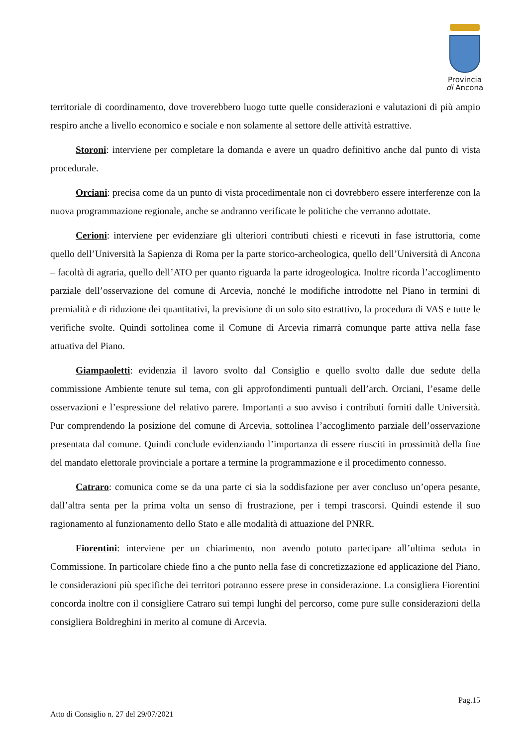Provincia
di Ancona
territoriale di coordinamento, dove troverebbero luogo tutte quelle considerazioni e valutazioni di più ampio respiro anche a livello economico e sociale e non solamente al settore delle attività estrattive.
Storoni: interviene per completare la domanda e avere un quadro definitivo anche dal punto di vista procedurale.
Orciani: precisa come da un punto di vista procedimentale non ci dovrebbero essere interferenze con la nuova programmazione regionale, anche se andranno verificate le politiche che verranno adottate.
Cerioni: interviene per evidenziare gli ulteriori contributi chiesti e ricevuti in fase istruttoria, come quello dell’Università la Sapienza di Roma per la parte storico-archeologica, quello dell’Università di Ancona – facoltà di agraria, quello dell’ATO per quanto riguarda la parte idrogeologica. Inoltre ricorda l’accoglimento parziale dell’osservazione del comune di Arcevia, nonché le modifiche introdotte nel Piano in termini di premialità e di riduzione dei quantitativi, la previsione di un solo sito estrattivo, la procedura di VAS e tutte le verifiche svolte. Quindi sottolinea come il Comune di Arcevia rimarrà comunque parte attiva nella fase attuativa del Piano.
Giampaoletti: evidenzia il lavoro svolto dal Consiglio e quello svolto dalle due sedute della commissione Ambiente tenute sul tema, con gli approfondimenti puntuali dell’arch. Orciani, l’esame delle osservazioni e l’espressione del relativo parere. Importanti a suo avviso i contributi forniti dalle Università. Pur comprendendo la posizione del comune di Arcevia, sottolinea l’accoglimento parziale dell’osservazione presentata dal comune. Quindi conclude evidenziando l’importanza di essere riusciti in prossimità della fine del mandato elettorale provinciale a portare a termine la programmazione e il procedimento connesso.
Catraro: comunica come se da una parte ci sia la soddisfazione per aver concluso un’opera pesante, dall’altra senta per la prima volta un senso di frustrazione, per i tempi trascorsi. Quindi estende il suo ragionamento al funzionamento dello Stato e alle modalità di attuazione del PNRR.
Fiorentini: interviene per un chiarimento, non avendo potuto partecipare all’ultima seduta in Commissione. In particolare chiede fino a che punto nella fase di concretizzazione ed applicazione del Piano, le considerazioni più specifiche dei territori potranno essere prese in considerazione. La consigliera Fiorentini concorda inoltre con il consigliere Catraro sui tempi lunghi del percorso, come pure sulle considerazioni della consigliera Boldreghini in merito al comune di Arcevia.
Pag.15
Atto di Consiglio n. 27 del 29/07/2021